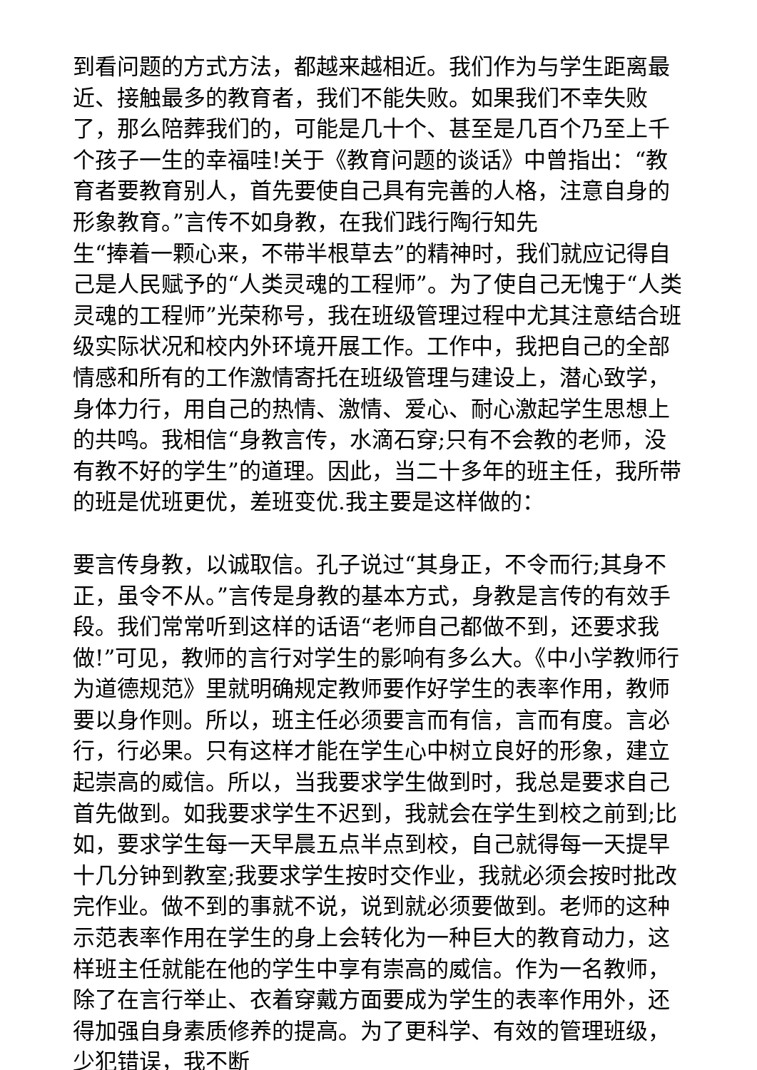到看问题的方式方法，都越来越相近。我们作为与学生距离最近、接触最多的教育者，我们不能失败。如果我们不幸失败了，那么陪葬我们的，可能是几十个、甚至是几百个乃至上千个孩子一生的幸福哇!关于《教育问题的谈话》中曾指出：“教育者要教育别人，首先要使自己具有完善的人格，注意自身的形象教育。”言传不如身教，在我们践行陶行知先
生“捧着一颗心来，不带半根草去”的精神时，我们就应记得自己是人民赋予的“人类灵魂的工程师”。为了使自己无愧于“人类灵魂的工程师”光荣称号，我在班级管理过程中尤其注意结合班级实际状况和校内外环境开展工作。工作中，我把自己的全部情感和所有的工作激情寄托在班级管理与建设上，潜心致学，身体力行，用自己的热情、激情、爱心、耐心激起学生思想上的共鸣。我相信“身教言传，水滴石穿;只有不会教的老师，没有教不好的学生”的道理。因此，当二十多年的班主任，我所带的班是优班更优，差班变优.我主要是这样做的：
要言传身教，以诚取信。孔子说过“其身正，不令而行;其身不正，虽令不从。”言传是身教的基本方式，身教是言传的有效手段。我们常常听到这样的话语“老师自己都做不到，还要求我做!”可见，教师的言行对学生的影响有多么大。《中小学教师行为道德规范》里就明确规定教师要作好学生的表率作用，教师要以身作则。所以，班主任必须要言而有信，言而有度。言必行，行必果。只有这样才能在学生心中树立良好的形象，建立起崇高的威信。所以，当我要求学生做到时，我总是要求自己首先做到。如我要求学生不迟到，我就会在学生到校之前到;比如，要求学生每一天早晨五点半点到校，自己就得每一天提早十几分钟到教室;我要求学生按时交作业，我就必须会按时批改完作业。做不到的事就不说，说到就必须要做到。老师的这种示范表率作用在学生的身上会转化为一种巨大的教育动力，这样班主任就能在他的学生中享有崇高的威信。作为一名教师，除了在言行举止、衣着穿戴方面要成为学生的表率作用外，还得加强自身素质修养的提高。为了更科学、有效的管理班级，少犯错误，我不断